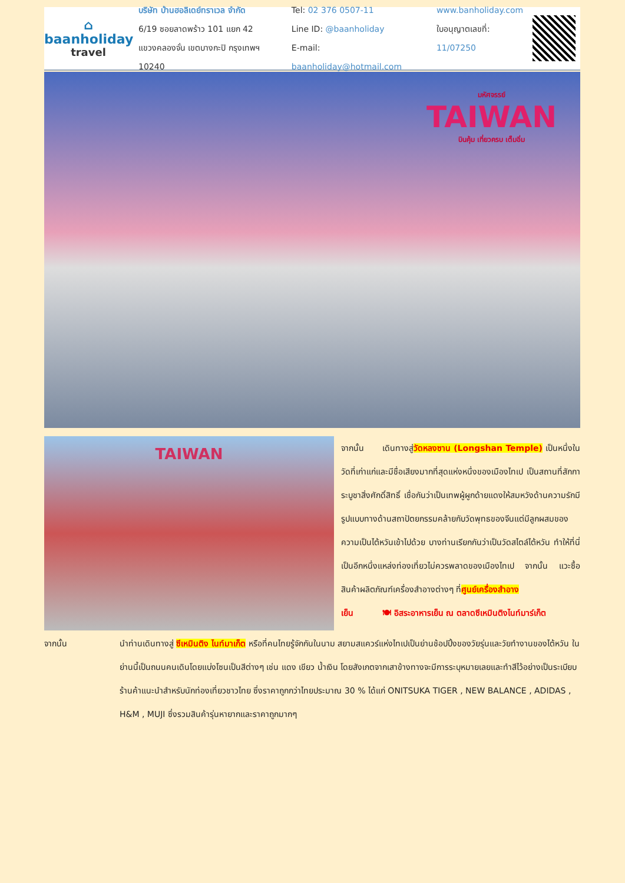⌂
baanholiday
travel
บริษัท บ้านฮอลิเดย์ทราเวล จำกัด
6/19 ซอยลาดพร้าว 101 แยก 42
แขวงคลองจั่น เขตบางกะปิ กรุงเทพฯ 10240
Tel: 02 376 0507-11
Line ID: @baanholiday
E-mail: baanholiday@hotmail.com
www.banholiday.com
ใบอนุญาตเลขที่: 11/07250
มหัศจรรย์
TAIWAN
บินคุ้ม เที่ยวครบ เต็มอิ่ม
TAIWAN
จากนั้น เดินทางสู่วัดหลงซาน (Longshan Temple) เป็นหนึ่งในวัดที่เก่าแก่และมีชื่อเสียงมากที่สุดแห่งหนึ่งของเมืองไทเป เป็นสถานที่สักการะบูชาสิ่งศักดิ์สิทธิ์ เชื่อกันว่าเป็นเทพผู้ผูกด้ายแดงให้สมหวังด้านความรักมีรูปแบบทางด้านสถาปัตยกรรมคล้ายกับวัดพุทธของจีนแต่มีลูกผสมของความเป็นไต้หวันเข้าไปด้วย บางท่านเรียกกันว่าเป็นวัดสไตล์ไต้หวัน ทำให้ที่นี่เป็นอีกหนึ่งแหล่งท่องเที่ยวไม่ควรพลาดของเมืองไทเป จากนั้น แวะซื้อสินค้าผลิตภัณฑ์เครื่องสำอางต่างๆ ที่ศูนย์เครื่องสำอาง
เย็น 🍽 อิสระอาหารเย็น ณ ตลาดซีเหมินติงไนท์มาร์เก็ต
จากนั้น นำท่านเดินทางสู่ ซีเหมินติง ไนท์มาเก็ต หรือที่คนไทยรู้จักกันในนาม สยามสแควร์แห่งไทเปเป็นย่านช้อปปิ้งของวัยรุ่นและวัยทำงานของไต้หวัน ในย่านนี้เป็นถนนคนเดินโดยแบ่งโซนเป็นสีต่างๆ เช่น แดง เขียว น้ำเงิน โดยสังเกตจากเสาข้างทางจะมีการระบุหมายเลยและทำสีไว้อย่างเป็นระเบียบ ร้านค้าแนะนำสำหรับนักท่องเที่ยวชาวไทย ซึ่งราคาถูกกว่าไทยประมาณ 30 % ได้แก่ ONITSUKA TIGER , NEW BALANCE , ADIDAS , H&M , MUJI ซึ่งรวมสินค้ารุ่นหายากและราคาถูกมากๆ